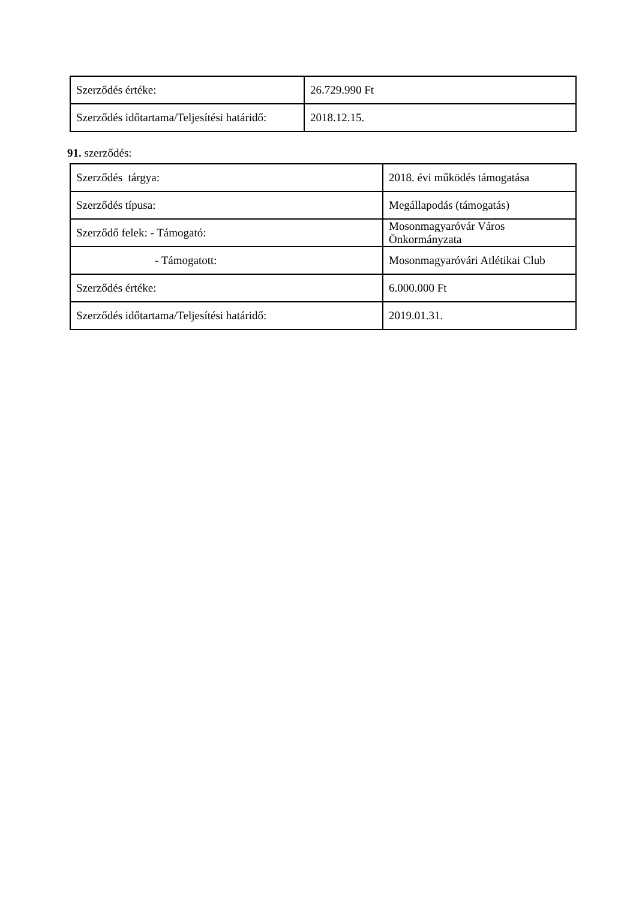| Szerződés értéke: | 26.729.990 Ft |
| Szerződés időtartama/Teljesítési határidő: | 2018.12.15. |
91. szerződés:
| Szerződés tárgya: | 2018. évi működés támogatása |
| Szerződés típusa: | Megállapodás (támogatás) |
| Szerződő felek: - Támogató: | Mosonmagyaróvár Város Önkormányzata |
| - Támogatott: | Mosonmagyaróvári Atlétikai Club |
| Szerződés értéke: | 6.000.000 Ft |
| Szerződés időtartama/Teljesítési határidő: | 2019.01.31. |